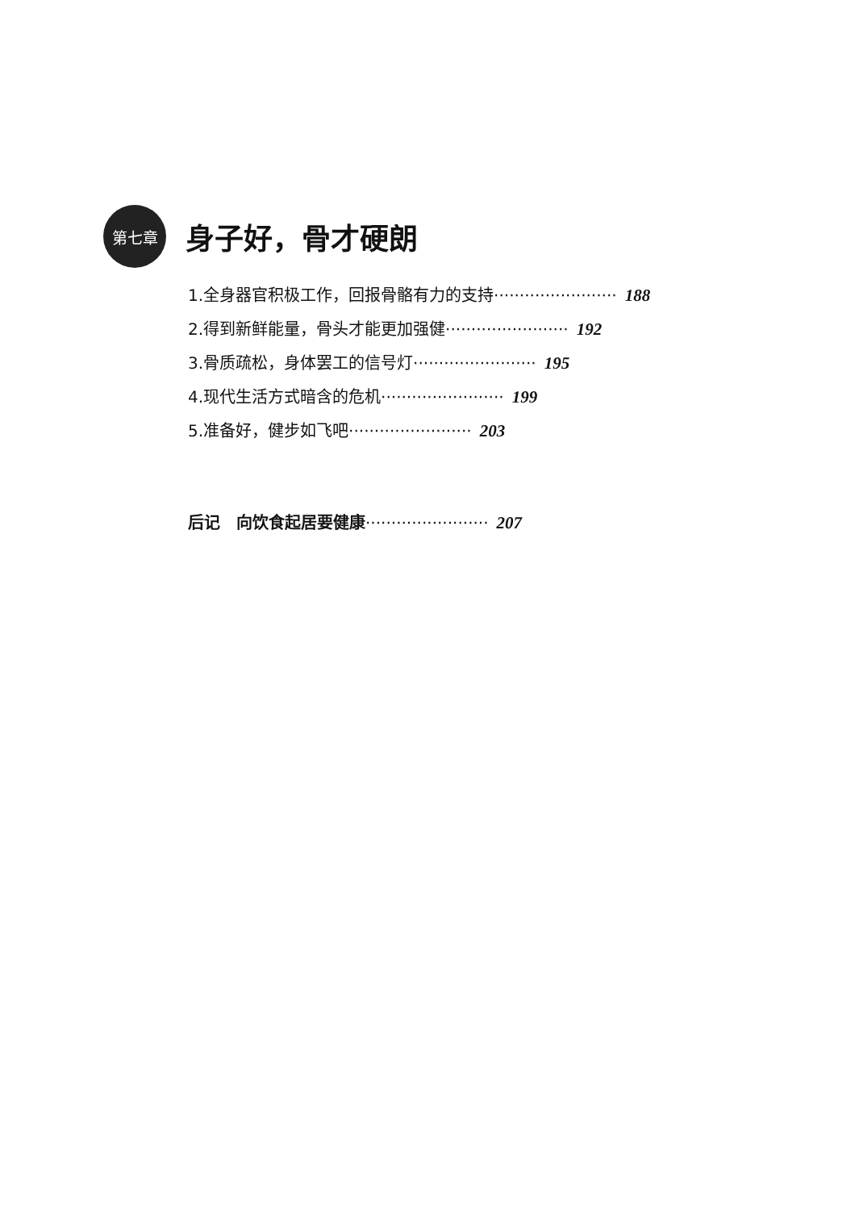第七章
身子好，骨才硬朗
1.全身器官积极工作，回报骨骼有力的支持························ 188
2.得到新鲜能量，骨头才能更加强健························ 192
3.骨质疏松，身体罢工的信号灯························ 195
4.现代生活方式暗含的危机························ 199
5.准备好，健步如飞吧························ 203
后记　向饮食起居要健康························ 207